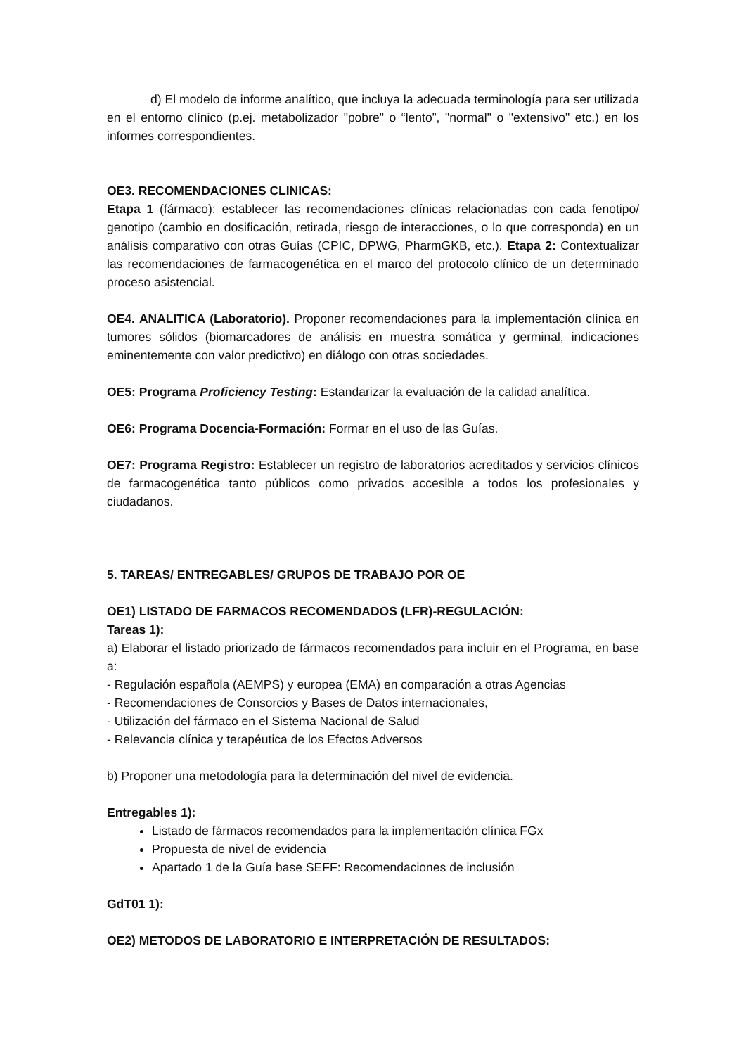d) El modelo de informe analítico, que incluya la adecuada terminología para ser utilizada en el entorno clínico (p.ej. metabolizador "pobre" o “lento”, "normal" o "extensivo" etc.) en los informes correspondientes.
OE3. RECOMENDACIONES CLINICAS:
Etapa 1 (fármaco): establecer las recomendaciones clínicas relacionadas con cada fenotipo/ genotipo (cambio en dosificación, retirada, riesgo de interacciones, o lo que corresponda) en un análisis comparativo con otras Guías (CPIC, DPWG, PharmGKB, etc.). Etapa 2: Contextualizar las recomendaciones de farmacogenética en el marco del protocolo clínico de un determinado proceso asistencial.
OE4. ANALITICA (Laboratorio). Proponer recomendaciones para la implementación clínica en tumores sólidos (biomarcadores de análisis en muestra somática y germinal, indicaciones eminentemente con valor predictivo) en diálogo con otras sociedades.
OE5: Programa Proficiency Testing: Estandarizar la evaluación de la calidad analítica.
OE6: Programa Docencia-Formación: Formar en el uso de las Guías.
OE7: Programa Registro: Establecer un registro de laboratorios acreditados y servicios clínicos de farmacogenética tanto públicos como privados accesible a todos los profesionales y ciudadanos.
5. TAREAS/ ENTREGABLES/ GRUPOS DE TRABAJO POR OE
OE1) LISTADO DE FARMACOS RECOMENDADOS (LFR)-REGULACIÓN:
Tareas 1):
a) Elaborar el listado priorizado de fármacos recomendados para incluir en el Programa, en base a:
- Regulación española (AEMPS) y europea (EMA) en comparación a otras Agencias
- Recomendaciones de Consorcios y Bases de Datos internacionales,
- Utilización del fármaco en el Sistema Nacional de Salud
- Relevancia clínica y terapéutica de los Efectos Adversos
b) Proponer una metodología para la determinación del nivel de evidencia.
Entregables 1):
Listado de fármacos recomendados para la implementación clínica FGx
Propuesta de nivel de evidencia
Apartado 1 de la Guía base SEFF: Recomendaciones de inclusión
GdT01 1):
OE2) METODOS DE LABORATORIO E INTERPRETACIÓN DE RESULTADOS: